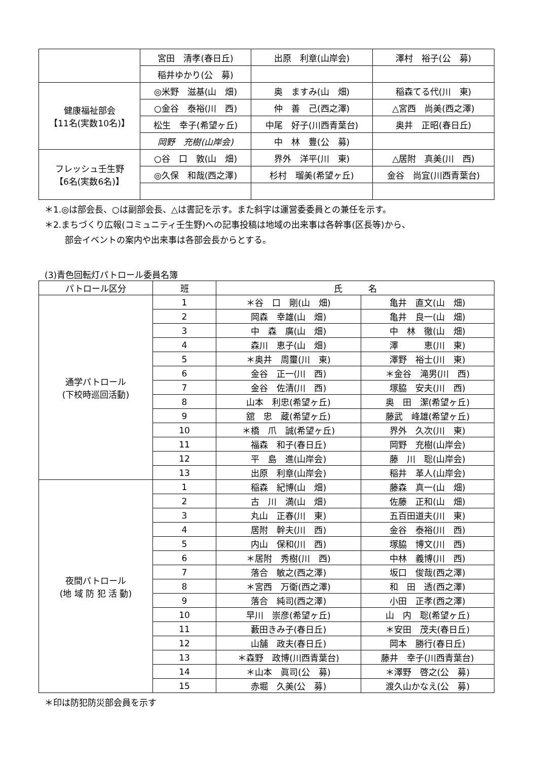| | 宮田 清孝(春日丘) | 出原 利章(山岸会) | 澤村 裕子(公 募) |
| | 稲井ゆかり(公 募) | | |
| 健康福祉部会 【11名(実数10名)】 | ◎米野 滋基(山 畑) | 奥 ますみ(山 畑) | 稲森てる代(川 東) |
| | ○金谷 泰裕(川 西) | 仲 善 己(西之澤) | △宮西 尚美(西之澤) |
| | 松生 幸子(希望ヶ丘) | 中尾 好子(川西青葉台) | 奥井 正昭(春日丘) |
| | 岡野 充樹(山岸会) | 中 林 豊(公 募) | |
| フレッシュ壬生野 【6名(実数6名)】 | ○谷 口 敦(山 畑) | 界外 洋平(川 東) | △居附 真美(川 西) |
| | ◎久保 和哉(西之澤) | 杉村 瑠美(希望ヶ丘) | 金谷 尚宜(川西青葉台) |
＊1.◎は部会長、○は副部会長、△は書記を示す。また斜字は運営委委員との兼任を示す。
＊2.まちづくり広報(コミュニティ壬生野)への記事投稿は地域の出来事は各幹事(区長等)から、
部会イベントの案内や出来事は各部会長からとする。
(3)青色回転灯パトロール委員名簿
| パトロール区分 | 班 | 氏 名 | |
| --- | --- | --- | --- |
| 通学パトロール (下校時巡回活動) | 1 | ＊谷 口 剛(山 畑) | 亀井 直文(山 畑) |
| | 2 | 岡森 幸雄(山 畑) | 亀井 良一(山 畑) |
| | 3 | 中 森 廣(山 畑) | 中 林 徹(山 畑) |
| | 4 | 森川 恵子(山 畑) | 澤 恵(川 東) |
| | 5 | ＊奥井 周璽(川 東) | 澤野 裕士(川 東) |
| | 6 | 金谷 正一(川 西) | ＊金谷 滝男(川 西) |
| | 7 | 金谷 佐清(川 西) | 塚脇 安夫(川 西) |
| | 8 | 山本 利忠(希望ヶ丘) | 奥 田 潔(希望ヶ丘) |
| | 9 | 舘 忠 蔵(希望ヶ丘) | 藤武 峰雄(希望ヶ丘) |
| | 10 | ＊橋 爪 誠(希望ヶ丘) | 界外 久次(川 東) |
| | 11 | 福森 和子(春日丘) | 岡野 充樹(山岸会) |
| | 12 | 平 島 進(山岸会) | 藤 川 聡(山岸会) |
| | 13 | 出原 利章(山岸会) | 稲井 革人(山岸会) |
| 夜間パトロール (地 域 防 犯 活 動) | 1 | 稲森 紀博(山 畑) | 藤森 真一(山 畑) |
| | 2 | 古 川 満(山 畑) | 佐藤 正和(山 畑) |
| | 3 | 丸山 正春(川 東) | 五百田道夫(川 東) |
| | 4 | 居附 幹夫(川 西) | 金谷 泰裕(川 西) |
| | 5 | 内山 保和(川 西) | 塚脇 博文(川 西) |
| | 6 | ＊居附 秀樹(川 西) | 中林 義博(川 西) |
| | 7 | 落合 敏之(西之澤) | 坂口 俊哉(西之澤) |
| | 8 | ＊宮西 万衛(西之澤) | 和 田 透(西之澤) |
| | 9 | 落合 純司(西之澤) | 小田 正孝(西之澤) |
| | 10 | 早川 崇彦(希望ヶ丘) | 山 内 聡(希望ヶ丘) |
| | 11 | 藪田きみ子(春日丘) | ＊安田 茂夫(春日丘) |
| | 12 | 山舗 政夫(春日丘) | 岡本 勝行(春日丘) |
| | 13 | ＊森野 政博(川西青葉台) | 藤井 幸子(川西青葉台) |
| | 14 | ＊山本 眞司(公 募) | ＊澤野 啓之(公 募) |
| | 15 | 赤堀 久美(公 募) | 渡久山かなえ(公 募) |
＊印は防犯防災部会員を示す